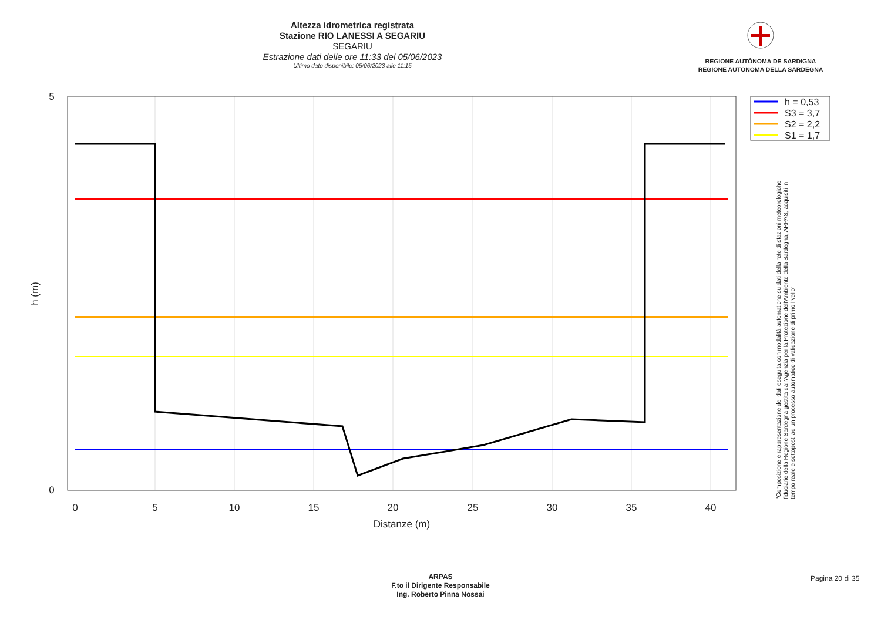Altezza idrometrica registrata
Stazione RIO LANESSI A SEGARIU
SEGARIU
Estrazione dati delle ore 11:33 del 05/06/2023
Ultimo dato disponibile: 05/06/2023 alle 11:15
REGIONE AUTÒNOMA DE SARDIGNA
REGIONE AUTONOMA DELLA SARDEGNA
0
5
10
15
20
25
30
35
40
Distanze (m)
5
0
h (m)
h = 0,53
S3 = 3,7
S2 = 2,2
S1 = 1,7
"Composizione e rappresentazione dei dati eseguita con modalità automatiche su dati della rete di stazioni meteorologiche fiduciarie della Regione Sardegna gestita dall'Agenzia per la Protezione dell'Ambiente della Sardegna, ARPAS, acquisiti in tempo reale e sottoposti ad un processo automatico di validazione di primo livello"
ARPAS
F.to il Dirigente Responsabile
Ing. Roberto Pinna Nossai
Pagina 20 di 35